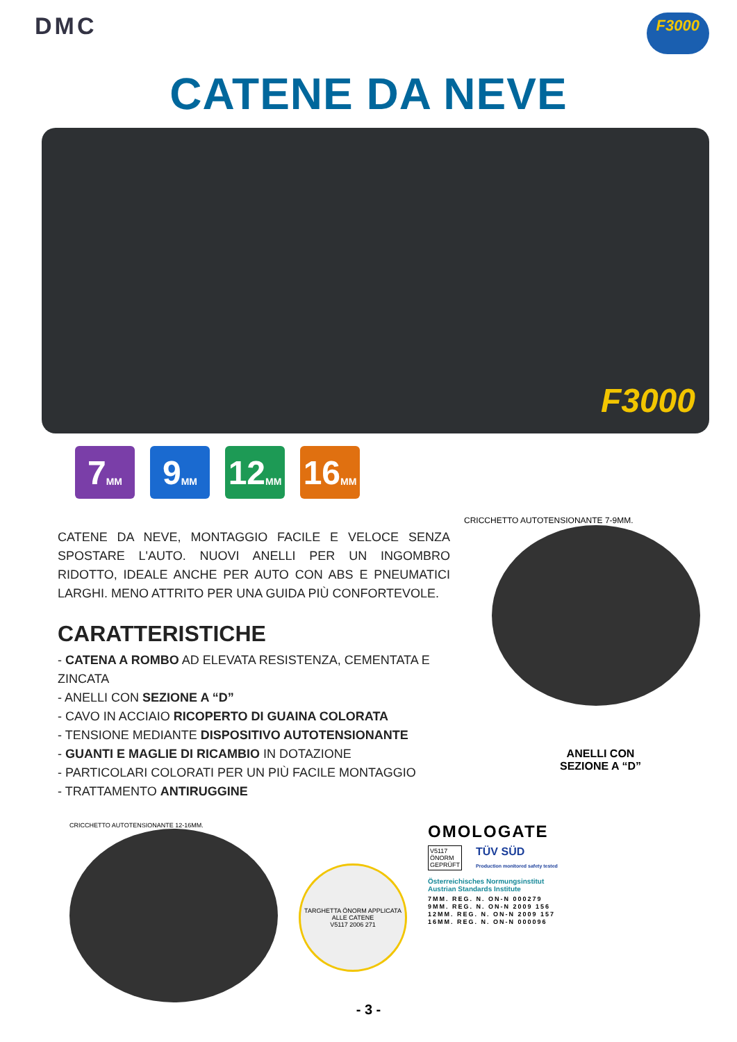DMC
F3000
CATENE DA NEVE
F3000
7 MM
9 MM
12 MM
16 MM
CATENE DA NEVE, MONTAGGIO FACILE E VELOCE SENZA SPOSTARE L'AUTO. NUOVI ANELLI PER UN INGOMBRO RIDOTTO, IDEALE ANCHE PER AUTO CON ABS E PNEUMATICI LARGHI. MENO ATTRITO PER UNA GUIDA PIÙ CONFORTEVOLE.
CARATTERISTICHE
- CATENA A ROMBO AD ELEVATA RESISTENZA, CEMENTATA E ZINCATA
- ANELLI CON SEZIONE A “D”
- CAVO IN ACCIAIO RICOPERTO DI GUAINA COLORATA
- TENSIONE MEDIANTE DISPOSITIVO AUTOTENSIONANTE
- GUANTI E MAGLIE DI RICAMBIO IN DOTAZIONE
- PARTICOLARI COLORATI PER UN PIÙ FACILE MONTAGGIO
- TRATTAMENTO ANTIRUGGINE
CRICCHETTO AUTOTENSIONANTE 7-9MM.
ANELLI CON
SEZIONE A “D”
CRICCHETTO AUTOTENSIONANTE 12-16MM.
TARGHETTA ÖNORM APPLICATA ALLE CATENE
V5117 2006 271
OMOLOGATE
V5117
ÖNORM
GEPRÜFT
TÜV SÜD
Production monitored safety tested
Österreichisches Normungsinstitut
Austrian Standards Institute
7MM. REG. N. ON-N 000279
9MM. REG. N. ON-N 2009 156
12MM. REG. N. ON-N 2009 157
16MM. REG. N. ON-N 000096
- 3 -